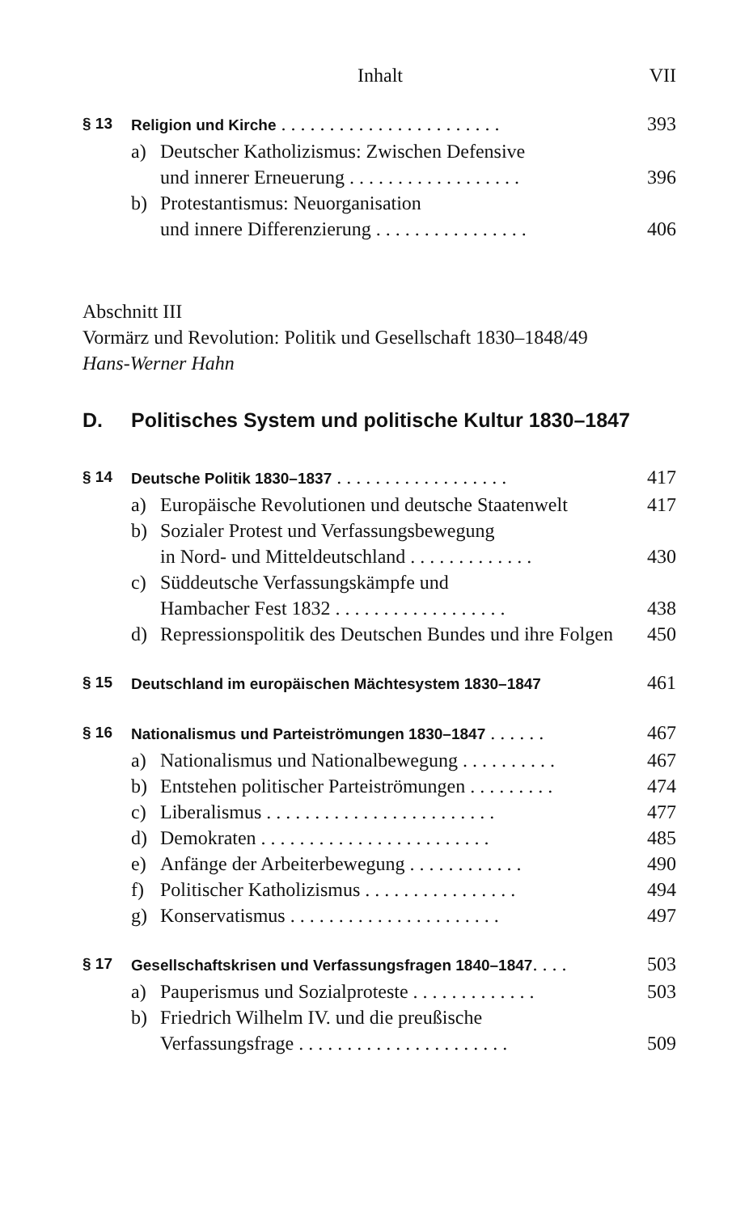Inhalt VII
§ 13 Religion und Kirche . . . . . . . . . . . . . . . . . . . . . . . 393
a) Deutscher Katholizismus: Zwischen Defensive
und innerer Erneuerung . . . . . . . . . . . . . . . . . . 396
b) Protestantismus: Neuorganisation
und innere Differenzierung . . . . . . . . . . . . . . . . 406
Abschnitt III
Vormärz und Revolution: Politik und Gesellschaft 1830–1848/49
Hans-Werner Hahn
D. Politisches System und politische Kultur 1830–1847
§ 14 Deutsche Politik 1830–1837 . . . . . . . . . . . . . . . . . . 417
a) Europäische Revolutionen und deutsche Staatenwelt 417
b) Sozialer Protest und Verfassungsbewegung
in Nord- und Mitteldeutschland . . . . . . . . . . . . . 430
c) Süddeutsche Verfassungskämpfe und
Hambacher Fest 1832 . . . . . . . . . . . . . . . . . . 438
d) Repressionspolitik des Deutschen Bundes und ihre Folgen 450
§ 15 Deutschland im europäischen Mächtesystem 1830–1847 461
§ 16 Nationalismus und Parteiströmungen 1830–1847 . . . . . . 467
a) Nationalismus und Nationalbewegung . . . . . . . . . . 467
b) Entstehen politischer Parteiströmungen . . . . . . . . . 474
c) Liberalismus . . . . . . . . . . . . . . . . . . . . . . . . 477
d) Demokraten . . . . . . . . . . . . . . . . . . . . . . . . 485
e) Anfänge der Arbeiterbewegung . . . . . . . . . . . . 490
f) Politischer Katholizismus . . . . . . . . . . . . . . . . 494
g) Konservatismus . . . . . . . . . . . . . . . . . . . . . . 497
§ 17 Gesellschaftskrisen und Verfassungsfragen 1840–1847. . . . 503
a) Pauperismus und Sozialproteste . . . . . . . . . . . . . 503
b) Friedrich Wilhelm IV. und die preußische
Verfassungsfrage . . . . . . . . . . . . . . . . . . . . . . 509